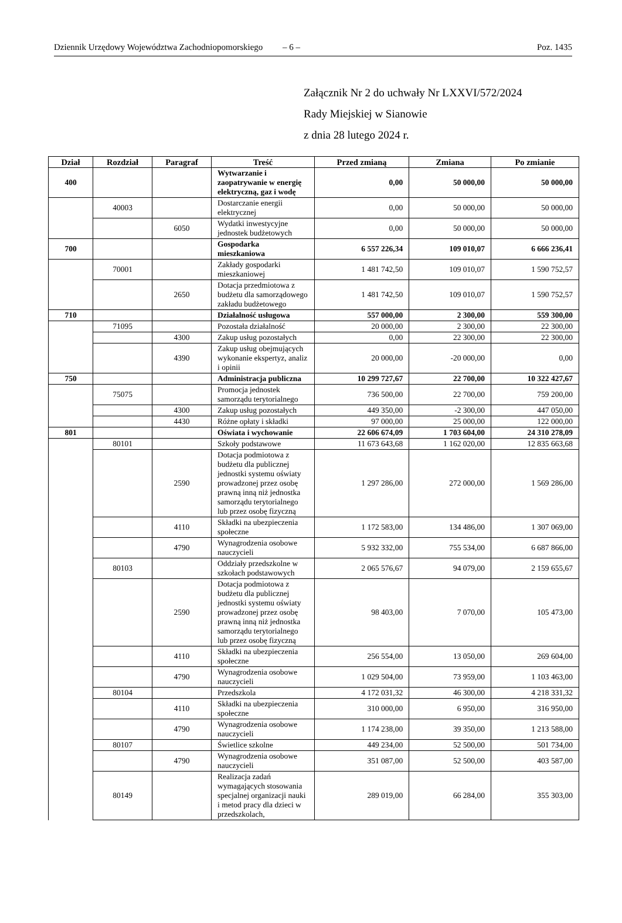Dziennik Urzędowy Województwa Zachodniopomorskiego – 6 – Poz. 1435
Załącznik Nr 2 do uchwały Nr LXXVI/572/2024
Rady Miejskiej w Sianowie
z dnia 28 lutego 2024 r.
| Dział | Rozdział | Paragraf | Treść | Przed zmianą | Zmiana | Po zmianie |
| --- | --- | --- | --- | --- | --- | --- |
| 400 | | | Wytwarzanie i zaopatrywanie w energię elektryczną, gaz i wodę | 0,00 | 50 000,00 | 50 000,00 |
| | 40003 | | Dostarczanie energii elektrycznej | 0,00 | 50 000,00 | 50 000,00 |
| | | 6050 | Wydatki inwestycyjne jednostek budżetowych | 0,00 | 50 000,00 | 50 000,00 |
| 700 | | | Gospodarka mieszkaniowa | 6 557 226,34 | 109 010,07 | 6 666 236,41 |
| | 70001 | | Zakłady gospodarki mieszkaniowej | 1 481 742,50 | 109 010,07 | 1 590 752,57 |
| | | 2650 | Dotacja przedmiotowa z budżetu dla samorządowego zakładu budżetowego | 1 481 742,50 | 109 010,07 | 1 590 752,57 |
| 710 | | | Działalność usługowa | 557 000,00 | 2 300,00 | 559 300,00 |
| | 71095 | | Pozostała działalność | 20 000,00 | 2 300,00 | 22 300,00 |
| | | 4300 | Zakup usług pozostałych | 0,00 | 22 300,00 | 22 300,00 |
| | | 4390 | Zakup usług obejmujących wykonanie ekspertyz, analiz i opinii | 20 000,00 | -20 000,00 | 0,00 |
| 750 | | | Administracja publiczna | 10 299 727,67 | 22 700,00 | 10 322 427,67 |
| | 75075 | | Promocja jednostek samorządu terytorialnego | 736 500,00 | 22 700,00 | 759 200,00 |
| | | 4300 | Zakup usług pozostałych | 449 350,00 | -2 300,00 | 447 050,00 |
| | | 4430 | Różne opłaty i składki | 97 000,00 | 25 000,00 | 122 000,00 |
| 801 | | | Oświata i wychowanie | 22 606 674,09 | 1 703 604,00 | 24 310 278,09 |
| | 80101 | | Szkoły podstawowe | 11 673 643,68 | 1 162 020,00 | 12 835 663,68 |
| | | 2590 | Dotacja podmiotowa z budżetu dla publicznej jednostki systemu oświaty prowadzonej przez osobę prawną inną niż jednostka samorządu terytorialnego lub przez osobę fizyczną | 1 297 286,00 | 272 000,00 | 1 569 286,00 |
| | | 4110 | Składki na ubezpieczenia społeczne | 1 172 583,00 | 134 486,00 | 1 307 069,00 |
| | | 4790 | Wynagrodzenia osobowe nauczycieli | 5 932 332,00 | 755 534,00 | 6 687 866,00 |
| | 80103 | | Oddziały przedszkolne w szkołach podstawowych | 2 065 576,67 | 94 079,00 | 2 159 655,67 |
| | | 2590 | Dotacja podmiotowa z budżetu dla publicznej jednostki systemu oświaty prowadzonej przez osobę prawną inną niż jednostka samorządu terytorialnego lub przez osobę fizyczną | 98 403,00 | 7 070,00 | 105 473,00 |
| | | 4110 | Składki na ubezpieczenia społeczne | 256 554,00 | 13 050,00 | 269 604,00 |
| | | 4790 | Wynagrodzenia osobowe nauczycieli | 1 029 504,00 | 73 959,00 | 1 103 463,00 |
| | 80104 | | Przedszkola | 4 172 031,32 | 46 300,00 | 4 218 331,32 |
| | | 4110 | Składki na ubezpieczenia społeczne | 310 000,00 | 6 950,00 | 316 950,00 |
| | | 4790 | Wynagrodzenia osobowe nauczycieli | 1 174 238,00 | 39 350,00 | 1 213 588,00 |
| | 80107 | | Świetlice szkolne | 449 234,00 | 52 500,00 | 501 734,00 |
| | | 4790 | Wynagrodzenia osobowe nauczycieli | 351 087,00 | 52 500,00 | 403 587,00 |
| | 80149 | | Realizacja zadań wymagających stosowania specjalnej organizacji nauki i metod pracy dla dzieci w przedszkolach, | 289 019,00 | 66 284,00 | 355 303,00 |